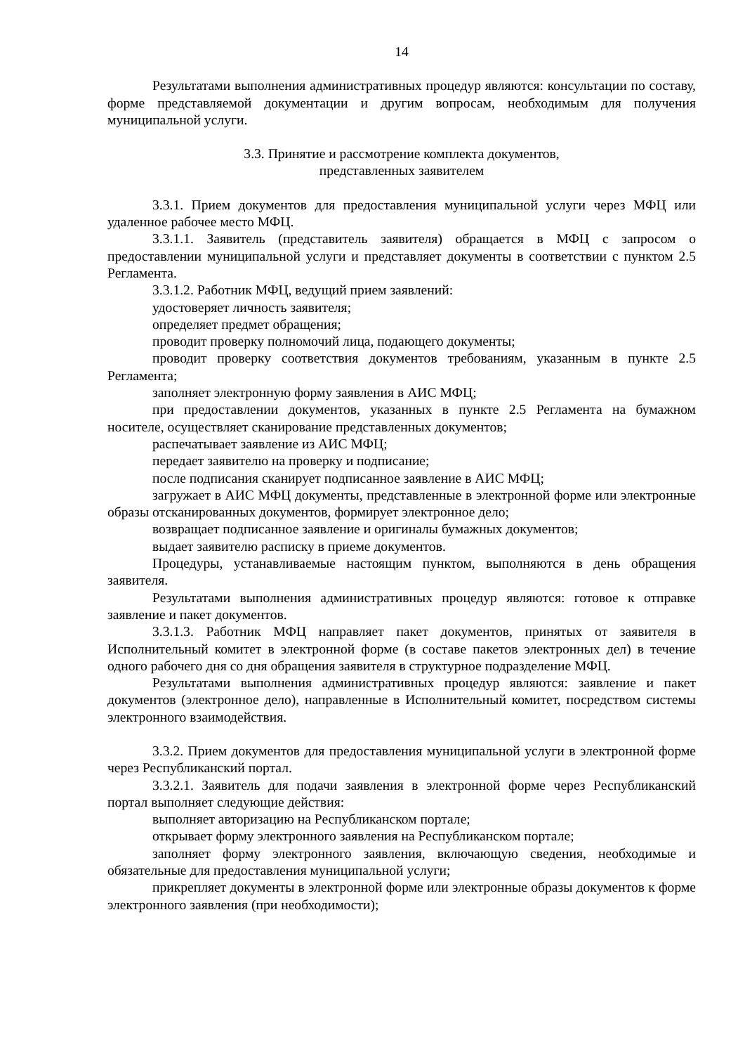14
Результатами выполнения административных процедур являются: консультации по составу, форме представляемой документации и другим вопросам, необходимым для получения муниципальной услуги.
3.3. Принятие и рассмотрение комплекта документов,
представленных заявителем
3.3.1. Прием документов для предоставления муниципальной услуги через МФЦ или удаленное рабочее место МФЦ.
3.3.1.1. Заявитель (представитель заявителя) обращается в МФЦ с запросом о предоставлении муниципальной услуги и представляет документы в соответствии с пунктом 2.5 Регламента.
3.3.1.2. Работник МФЦ, ведущий прием заявлений:
удостоверяет личность заявителя;
определяет предмет обращения;
проводит проверку полномочий лица, подающего документы;
проводит проверку соответствия документов требованиям, указанным в пункте 2.5 Регламента;
заполняет электронную форму заявления в АИС МФЦ;
при предоставлении документов, указанных в пункте 2.5 Регламента на бумажном носителе, осуществляет сканирование представленных документов;
распечатывает заявление из АИС МФЦ;
передает заявителю на проверку и подписание;
после подписания сканирует подписанное заявление в АИС МФЦ;
загружает в АИС МФЦ документы, представленные в электронной форме или электронные образы отсканированных документов, формирует электронное дело;
возвращает подписанное заявление и оригиналы бумажных документов;
выдает заявителю расписку в приеме документов.
Процедуры, устанавливаемые настоящим пунктом, выполняются в день обращения заявителя.
Результатами выполнения административных процедур являются: готовое к отправке заявление и пакет документов.
3.3.1.3. Работник МФЦ направляет пакет документов, принятых от заявителя в Исполнительный комитет в электронной форме (в составе пакетов электронных дел) в течение одного рабочего дня со дня обращения заявителя в структурное подразделение МФЦ.
Результатами выполнения административных процедур являются: заявление и пакет документов (электронное дело), направленные в Исполнительный комитет, посредством системы электронного взаимодействия.
3.3.2. Прием документов для предоставления муниципальной услуги в электронной форме через Республиканский портал.
3.3.2.1. Заявитель для подачи заявления в электронной форме через Республиканский портал выполняет следующие действия:
выполняет авторизацию на Республиканском портале;
открывает форму электронного заявления на Республиканском портале;
заполняет форму электронного заявления, включающую сведения, необходимые и обязательные для предоставления муниципальной услуги;
прикрепляет документы в электронной форме или электронные образы документов к форме электронного заявления (при необходимости);